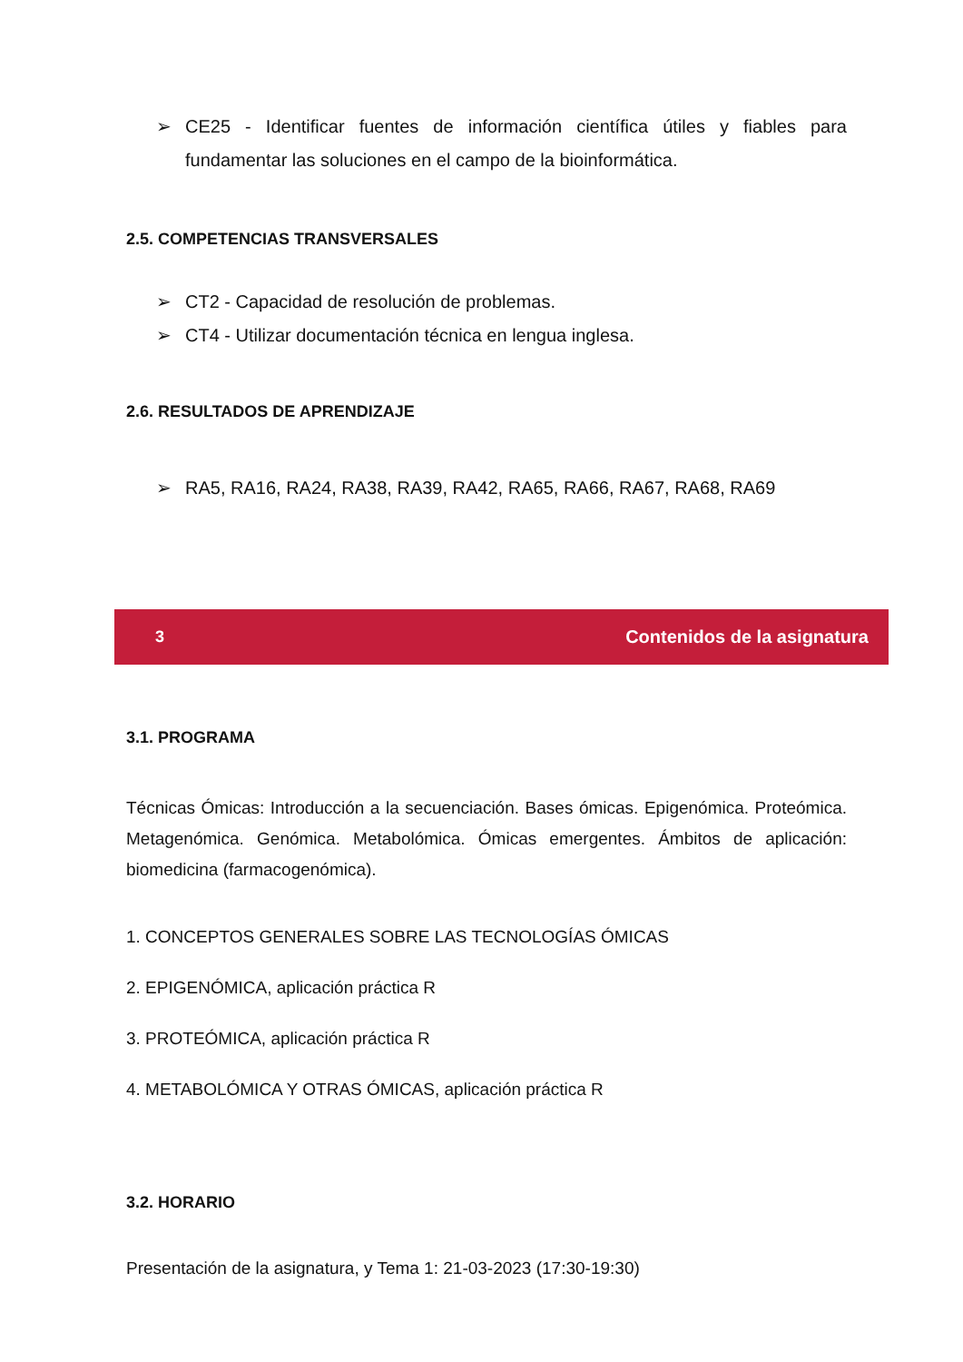➢ CE25 - Identificar fuentes de información científica útiles y fiables para fundamentar las soluciones en el campo de la bioinformática.
2.5. COMPETENCIAS TRANSVERSALES
➢ CT2 - Capacidad de resolución de problemas.
➢ CT4 - Utilizar documentación técnica en lengua inglesa.
2.6. RESULTADOS DE APRENDIZAJE
➢ RA5, RA16, RA24, RA38, RA39, RA42, RA65, RA66, RA67, RA68, RA69
3 Contenidos de la asignatura
3.1. PROGRAMA
Técnicas Ómicas: Introducción a la secuenciación. Bases ómicas. Epigenómica. Proteómica. Metagenómica. Genómica. Metabolómica. Ómicas emergentes. Ámbitos de aplicación: biomedicina (farmacogenómica).
1. CONCEPTOS GENERALES SOBRE LAS TECNOLOGÍAS ÓMICAS
2. EPIGENÓMICA, aplicación práctica R
3. PROTEÓMICA, aplicación práctica R
4. METABOLÓMICA Y OTRAS ÓMICAS, aplicación práctica R
3.2. HORARIO
Presentación de la asignatura, y Tema 1: 21-03-2023 (17:30-19:30)